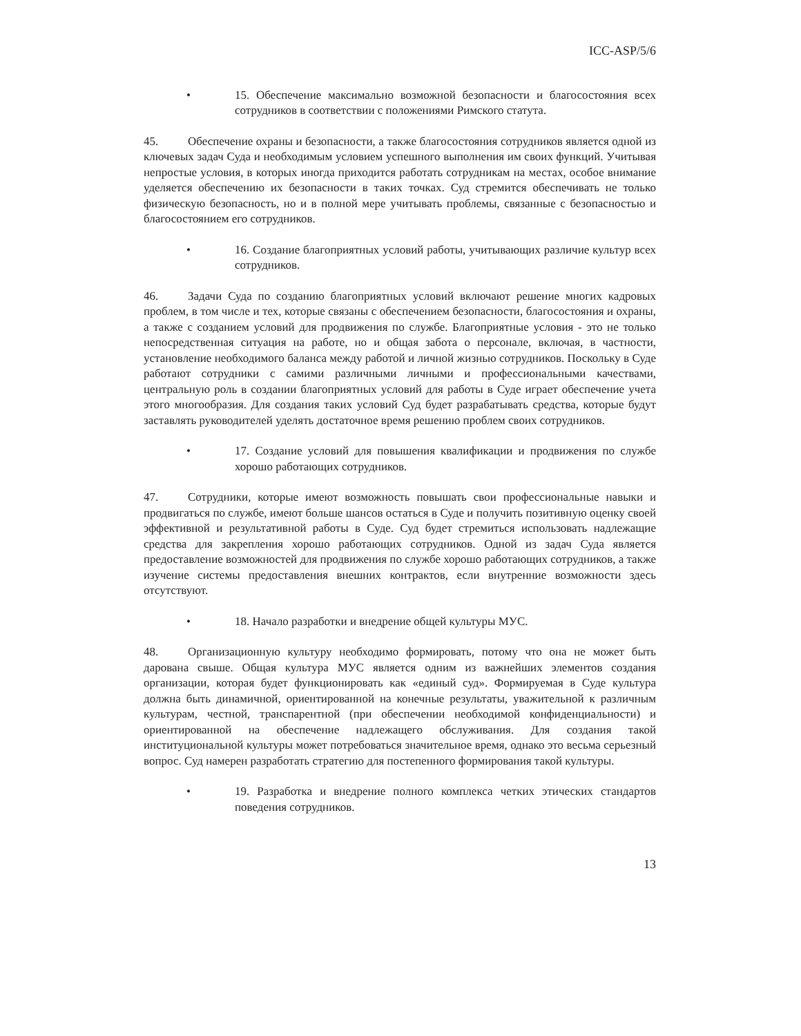ICC-ASP/5/6
• 15. Обеспечение максимально возможной безопасности и благосостояния всех сотрудников в соответствии с положениями Римского статута.
45. Обеспечение охраны и безопасности, а также благосостояния сотрудников является одной из ключевых задач Суда и необходимым условием успешного выполнения им своих функций. Учитывая непростые условия, в которых иногда приходится работать сотрудникам на местах, особое внимание уделяется обеспечению их безопасности в таких точках. Суд стремится обеспечивать не только физическую безопасность, но и в полной мере учитывать проблемы, связанные с безопасностью и благосостоянием его сотрудников.
• 16. Создание благоприятных условий работы, учитывающих различие культур всех сотрудников.
46. Задачи Суда по созданию благоприятных условий включают решение многих кадровых проблем, в том числе и тех, которые связаны с обеспечением безопасности, благосостояния и охраны, а также с созданием условий для продвижения по службе. Благоприятные условия - это не только непосредственная ситуация на работе, но и общая забота о персонале, включая, в частности, установление необходимого баланса между работой и личной жизнью сотрудников. Поскольку в Суде работают сотрудники с самими различными личными и профессиональными качествами, центральную роль в создании благоприятных условий для работы в Суде играет обеспечение учета этого многообразия. Для создания таких условий Суд будет разрабатывать средства, которые будут заставлять руководителей уделять достаточное время решению проблем своих сотрудников.
• 17. Создание условий для повышения квалификации и продвижения по службе хорошо работающих сотрудников.
47. Сотрудники, которые имеют возможность повышать свои профессиональные навыки и продвигаться по службе, имеют больше шансов остаться в Суде и получить позитивную оценку своей эффективной и результативной работы в Суде. Суд будет стремиться использовать надлежащие средства для закрепления хорошо работающих сотрудников. Одной из задач Суда является предоставление возможностей для продвижения по службе хорошо работающих сотрудников, а также изучение системы предоставления внешних контрактов, если внутренние возможности здесь отсутствуют.
• 18. Начало разработки и внедрение общей культуры МУС.
48. Организационную культуру необходимо формировать, потому что она не может быть дарована свыше. Общая культура МУС является одним из важнейших элементов создания организации, которая будет функционировать как «единый суд». Формируемая в Суде культура должна быть динамичной, ориентированной на конечные результаты, уважительной к различным культурам, честной, транспарентной (при обеспечении необходимой конфиденциальности) и ориентированной на обеспечение надлежащего обслуживания. Для создания такой институциональной культуры может потребоваться значительное время, однако это весьма серьезный вопрос. Суд намерен разработать стратегию для постепенного формирования такой культуры.
• 19. Разработка и внедрение полного комплекса четких этических стандартов поведения сотрудников.
13